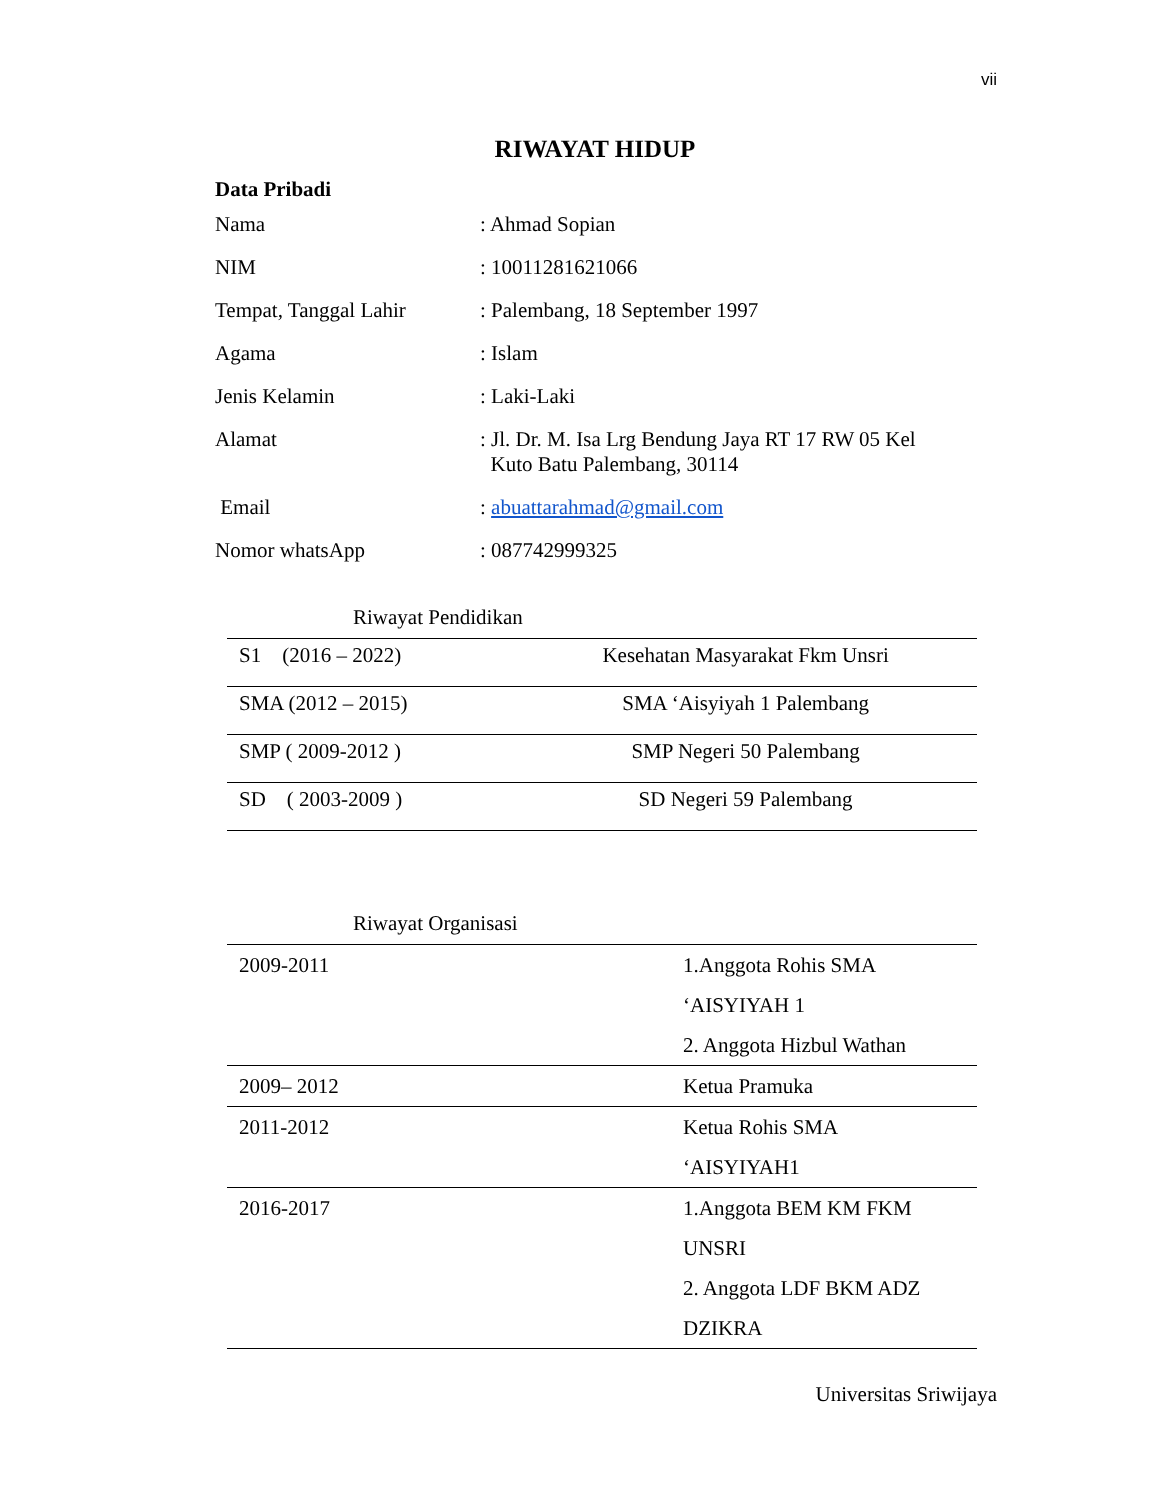vii
RIWAYAT HIDUP
Data Pribadi
| Nama | : Ahmad Sopian |
| NIM | : 10011281621066 |
| Tempat, Tanggal Lahir | : Palembang, 18 September 1997 |
| Agama | : Islam |
| Jenis Kelamin | : Laki-Laki |
| Alamat | : Jl. Dr. M. Isa Lrg Bendung Jaya RT 17 RW 05 Kel Kuto Batu Palembang, 30114 |
| Email | : abuattarahmad@gmail.com |
| Nomor whatsApp | : 087742999325 |
Riwayat Pendidikan
| S1 (2016 – 2022) | Kesehatan Masyarakat Fkm Unsri |
| SMA (2012 – 2015) | SMA ‘Aisyiyah 1 Palembang |
| SMP ( 2009-2012 ) | SMP Negeri 50 Palembang |
| SD ( 2003-2009 ) | SD Negeri 59 Palembang |
Riwayat Organisasi
| 2009-2011 | 1.Anggota Rohis SMA ‘AISYIYAH 1 2. Anggota Hizbul Wathan |
| 2009– 2012 | Ketua Pramuka |
| 2011-2012 | Ketua Rohis SMA ‘AISYIYAH1 |
| 2016-2017 | 1.Anggota BEM KM FKM UNSRI 2. Anggota LDF BKM ADZ DZIKRA |
Universitas Sriwijaya